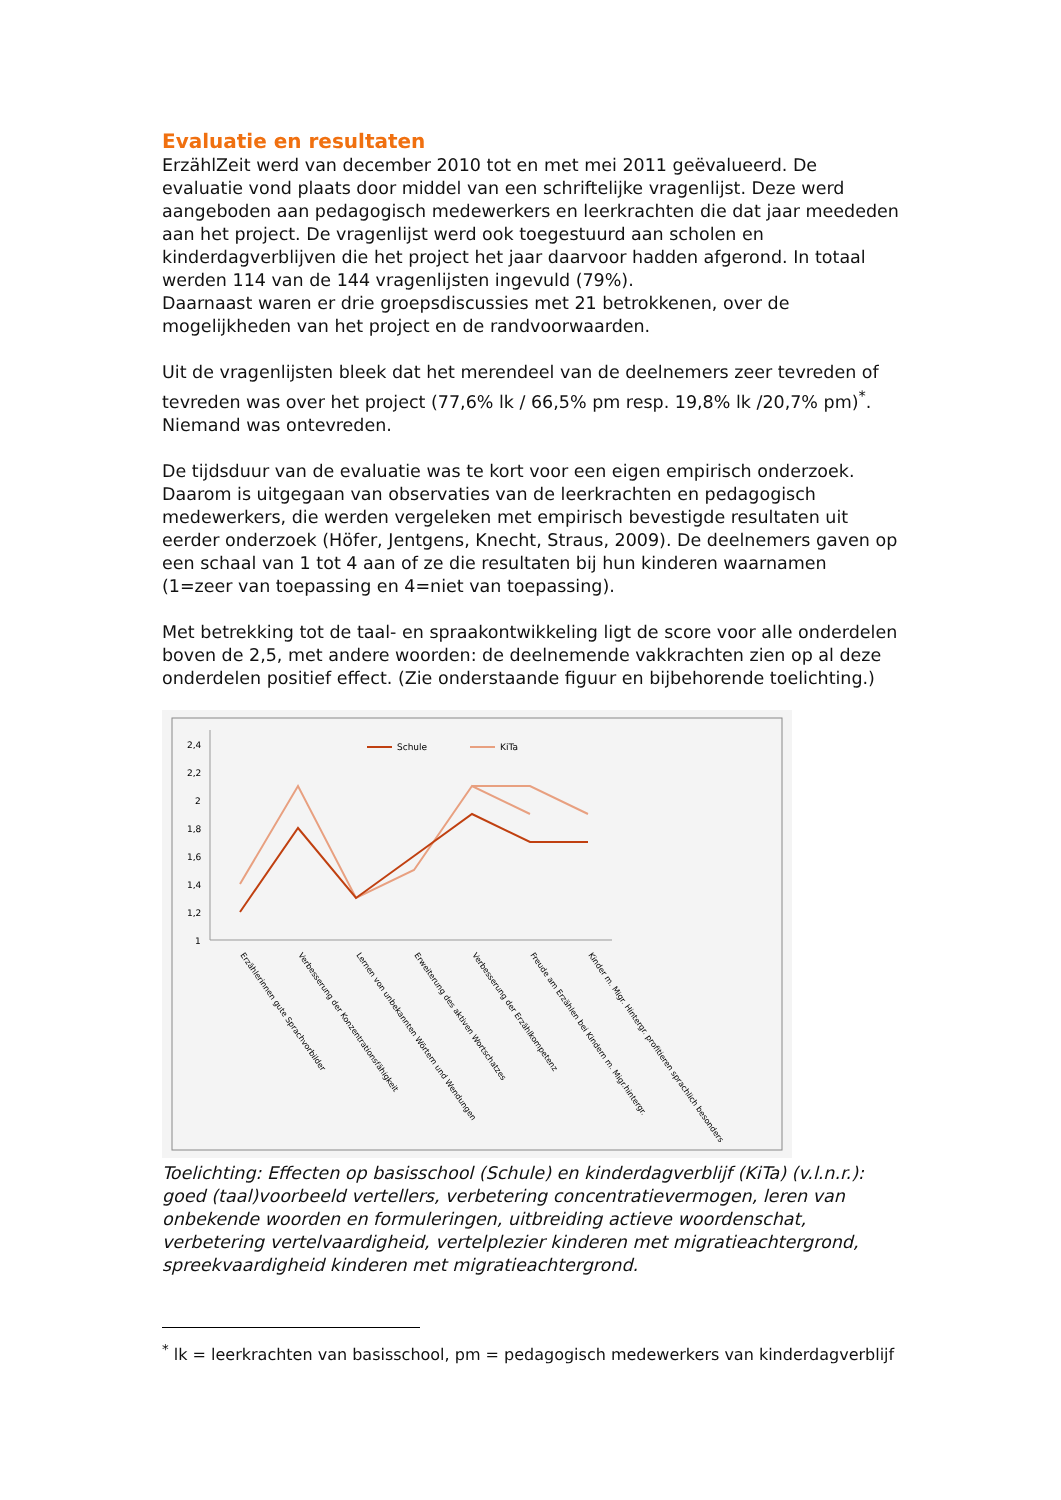Evaluatie en resultaten
ErzählZeit werd van december 2010 tot en met mei 2011 geëvalueerd. De evaluatie vond plaats door middel van een schriftelijke vragenlijst. Deze werd aangeboden aan pedagogisch medewerkers en leerkrachten die dat jaar meededen aan het project. De vragenlijst werd ook toegestuurd aan scholen en kinderdagverblijven die het project het jaar daarvoor hadden afgerond. In totaal werden 114 van de 144 vragenlijsten ingevuld (79%).
Daarnaast waren er drie groepsdiscussies met 21 betrokkenen, over de mogelijkheden van het project en de randvoorwaarden.
Uit de vragenlijsten bleek dat het merendeel van de deelnemers zeer tevreden of tevreden was over het project (77,6% lk / 66,5% pm resp. 19,8% lk /20,7% pm)<sup>*</sup>. Niemand was ontevreden.
De tijdsduur van de evaluatie was te kort voor een eigen empirisch onderzoek. Daarom is uitgegaan van observaties van de leerkrachten en pedagogisch medewerkers, die werden vergeleken met empirisch bevestigde resultaten uit eerder onderzoek (Höfer, Jentgens, Knecht, Straus, 2009). De deelnemers gaven op een schaal van 1 tot 4 aan of ze die resultaten bij hun kinderen waarnamen (1=zeer van toepassing en 4=niet van toepassing).
Met betrekking tot de taal- en spraakontwikkeling ligt de score voor alle onderdelen boven de 2,5, met andere woorden: de deelnemende vakkrachten zien op al deze onderdelen positief effect. (Zie onderstaande figuur en bijbehorende toelichting.)
2,4
2,2
2
1,8
1,6
1,4
1,2
1
Schule
KiTa
Erzählerinnen gute Sprachvorbilder
Verbesserung der Konzentrationsfähigkeit
Lernen von unbekannten Wörtern und Wendungen
Erweiterung des aktiven Wortschatzes
Verbesserung der Erzählkompetenz
Freude am Erzählen bei Kindern m. Migr.hintergr.
Kinder m. Migr. Hintergr. profitieren sprachlich besonders
Toelichting: Effecten op basisschool (Schule) en kinderdagverblijf (KiTa) (v.l.n.r.): goed (taal)voorbeeld vertellers, verbetering concentratievermogen, leren van onbekende woorden en formuleringen, uitbreiding actieve woordenschat, verbetering vertelvaardigheid, vertelplezier kinderen met migratieachtergrond, spreekvaardigheid kinderen met migratieachtergrond.
<sup>*</sup> lk = leerkrachten van basisschool, pm = pedagogisch medewerkers van kinderdagverblijf